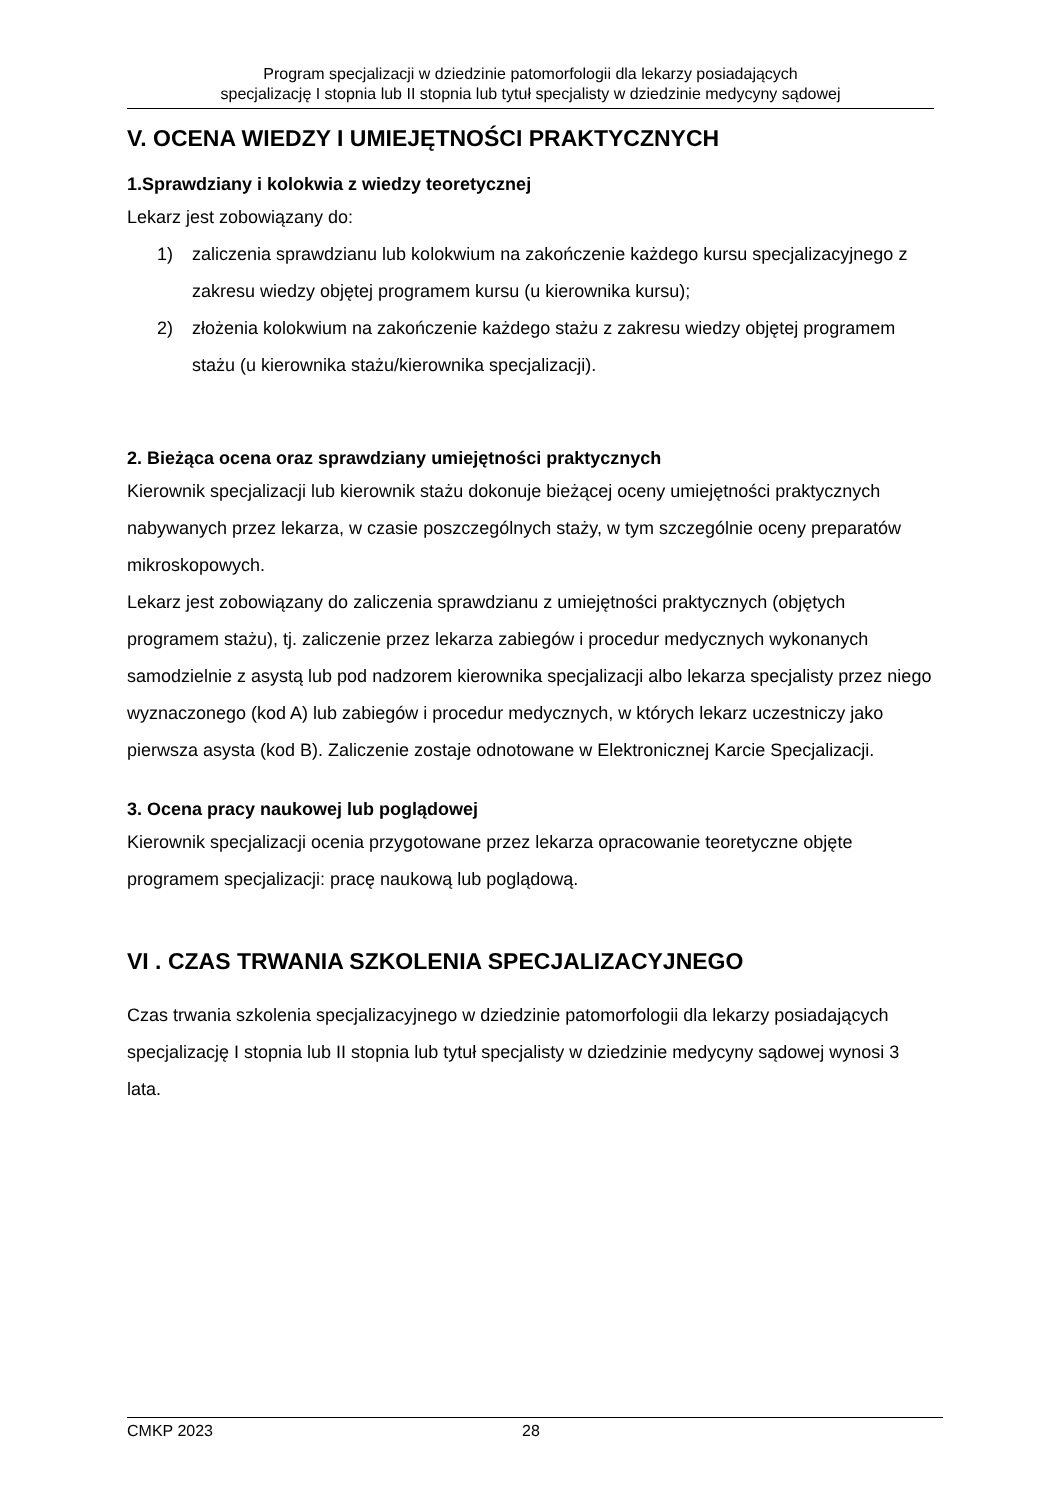Program specjalizacji w dziedzinie patomorfologii dla lekarzy posiadających
specjalizację I stopnia lub II stopnia lub tytuł specjalisty w dziedzinie medycyny sądowej
V. OCENA WIEDZY I UMIEJĘTNOŚCI PRAKTYCZNYCH
1.Sprawdziany i kolokwia z wiedzy teoretycznej
Lekarz jest zobowiązany do:
1) zaliczenia sprawdzianu lub kolokwium na zakończenie każdego kursu specjalizacyjnego z zakresu wiedzy objętej programem kursu (u kierownika kursu);
2) złożenia kolokwium na zakończenie każdego stażu z zakresu wiedzy objętej programem stażu (u kierownika stażu/kierownika specjalizacji).
2. Bieżąca ocena oraz sprawdziany umiejętności praktycznych
Kierownik specjalizacji lub kierownik stażu dokonuje bieżącej oceny umiejętności praktycznych nabywanych przez lekarza, w czasie poszczególnych staży, w tym szczególnie oceny preparatów mikroskopowych.
Lekarz jest zobowiązany do zaliczenia sprawdzianu z umiejętności praktycznych (objętych programem stażu), tj. zaliczenie przez lekarza zabiegów i procedur medycznych wykonanych samodzielnie z asystą lub pod nadzorem kierownika specjalizacji albo lekarza specjalisty przez niego wyznaczonego (kod A) lub zabiegów i procedur medycznych, w których lekarz uczestniczy jako pierwsza asysta (kod B). Zaliczenie zostaje odnotowane w Elektronicznej Karcie Specjalizacji.
3. Ocena pracy naukowej lub poglądowej
Kierownik specjalizacji ocenia przygotowane przez lekarza opracowanie teoretyczne objęte programem specjalizacji: pracę naukową lub poglądową.
VI . CZAS TRWANIA SZKOLENIA SPECJALIZACYJNEGO
Czas trwania szkolenia specjalizacyjnego w dziedzinie patomorfologii dla lekarzy posiadających specjalizację I stopnia lub II stopnia lub tytuł specjalisty w dziedzinie medycyny sądowej wynosi 3 lata.
CMKP 2023 28